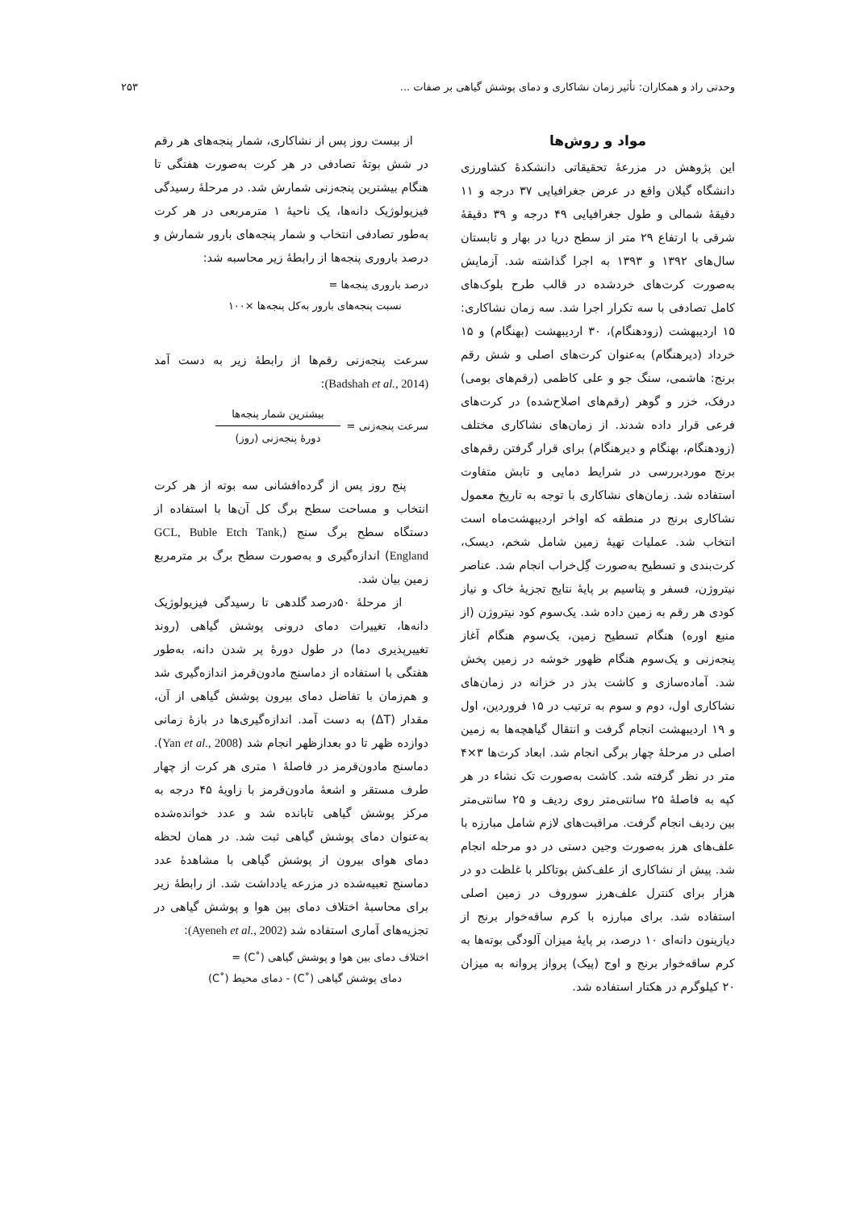وحدتی راد و همکاران: تأثیر زمان نشاکاری و دمای پوشش گیاهی بر صفات ... ۲۵۳
مواد و روش‌ها
این پژوهش در مزرعۀ تحقیقاتی دانشکدۀ کشاورزی دانشگاه گیلان واقع در عرض جغرافیایی ۳۷ درجه و ۱۱ دقیقۀ شمالی و طول جغرافیایی ۴۹ درجه و ۳۹ دقیقۀ شرقی با ارتفاع ۲۹ متر از سطح دریا در بهار و تابستان سال‌های ۱۳۹۲ و ۱۳۹۳ به اجرا گذاشته شد. آزمایش به‌صورت کرت‌های خردشده در قالب طرح بلوک‌های کامل تصادفی با سه تکرار اجرا شد. سه زمان نشاکاری: ۱۵ اردیبهشت (زودهنگام)، ۳۰ اردیبهشت (بهنگام) و ۱۵ خرداد (دیرهنگام) به‌عنوان کرت‌های اصلی و شش رقم برنج: هاشمی، سنگ جو و علی کاظمی (رقم‌های بومی) درفک، خزر و گوهر (رقم‌های اصلاح‌شده) در کرت‌های فرعی قرار داده شدند. از زمان‌های نشاکاری مختلف (زودهنگام، بهنگام و دیرهنگام) برای قرار گرفتن رقم‌های برنج موردبررسی در شرایط دمایی و تابش متفاوت استفاده شد. زمان‌های نشاکاری با توجه به تاریخ معمول نشاکاری برنج در منطقه که اواخر اردیبهشت‌ماه است انتخاب شد. عملیات تهیۀ زمین شامل شخم، دیسک، کرت‌بندی و تسطیح به‌صورت گِل‌خراب انجام شد. عناصر نیتروژن، فسفر و پتاسیم بر پایۀ نتایج تجزیۀ خاک و نیاز کودی هر رقم به زمین داده شد. یک‌سوم کود نیتروژن (از منبع اوره) هنگام تسطیح زمین، یک‌سوم هنگام آغاز پنجه‌زنی و یک‌سوم هنگام ظهور خوشه در زمین پخش شد. آماده‌سازی و کاشت بذر در خزانه در زمان‌های نشاکاری اول، دوم و سوم به ترتیب در ۱۵ فروردین، اول و ۱۹ اردیبهشت انجام گرفت و انتقال گیاهچه‌ها به زمین اصلی در مرحلۀ چهار برگی انجام شد. ابعاد کرت‌ها ۳×۴ متر در نظر گرفته شد. کاشت به‌صورت تک نشاء در هر کپه به فاصلۀ ۲۵ سانتی‌متر روی ردیف و ۲۵ سانتی‌متر بین ردیف انجام گرفت. مراقبت‌های لازم شامل مبارزه با علف‌های هرز به‌صورت وجین دستی در دو مرحله انجام شد. پیش از نشاکاری از علف‌کش بوتاکلر با غلظت دو در هزار برای کنترل علف‌هرز سوروف در زمین اصلی استفاده شد. برای مبارزه با کرم ساقه‌خوار برنج از دیازینون دانه‌ای ۱۰ درصد، بر پایۀ میزان آلودگی بوته‌ها به کرم ساقه‌خوار برنج و اوج (پیک) پرواز پروانه به میزان ۲۰ کیلوگرم در هکتار استفاده شد.
از بیست روز پس از نشاکاری، شمار پنجه‌های هر رقم در شش بوتۀ تصادفی در هر کرت به‌صورت هفتگی تا هنگام بیشترین پنجه‌زنی شمارش شد. در مرحلۀ رسیدگی فیزیولوژیک دانه‌ها، یک ناحیۀ ۱ مترمربعی در هر کرت به‌طور تصادفی انتخاب و شمار پنجه‌های بارور شمارش و درصد باروری پنجه‌ها از رابطۀ زیر محاسبه شد:
درصد باروری پنجه‌ها =
نسبت پنجه‌های بارور به‌کل پنجه‌ها ×۱۰۰
سرعت پنجه‌زنی رقم‌ها از رابطۀ زیر به دست آمد (Badshah et al., 2014):
سرعت پنجه‌زنی =
بیشترین شمار پنجه‌ها
دورۀ پنجه‌زنی (روز)
پنج روز پس از گرده‌افشانی سه بوته از هر کرت انتخاب و مساحت سطح برگ کل آن‌ها با استفاده از دستگاه سطح برگ سنج (GCL, Buble Etch Tank, England) اندازه‌گیری و به‌صورت سطح برگ بر مترمربع زمین بیان شد.
از مرحلۀ ۵۰درصد گلدهی تا رسیدگی فیزیولوژیک دانه‌ها، تغییرات دمای درونی پوشش گیاهی (روند تغییرپذیری دما) در طول دورۀ پر شدن دانه، به‌طور هفتگی با استفاده از دماسنج مادون‌قرمز اندازه‌گیری شد و هم‌زمان با تفاضل دمای بیرون پوشش گیاهی از آن، مقدار (ΔT) به دست آمد. اندازه‌گیری‌ها در بازۀ زمانی دوازده ظهر تا دو بعدازظهر انجام شد (Yan et al., 2008). دماسنج مادون‌قرمز در فاصلۀ ۱ متری هر کرت از چهار طرف مستقر و اشعۀ مادون‌قرمز با زاویۀ ۴۵ درجه به مرکز پوشش گیاهی تابانده شد و عدد خوانده‌شده به‌عنوان دمای پوشش گیاهی ثبت شد. در همان لحظه دمای هوای بیرون از پوشش گیاهی با مشاهدۀ عدد دماسنج تعبیه‌شده در مزرعه یادداشت شد. از رابطۀ زیر برای محاسبۀ اختلاف دمای بین هوا و پوشش گیاهی در تجزیه‌های آماری استفاده شد (Ayeneh et al., 2002):
اختلاف دمای بین هوا و پوشش گیاهی (˚C) =
دمای پوشش گیاهی (˚C) - دمای محیط (˚C)